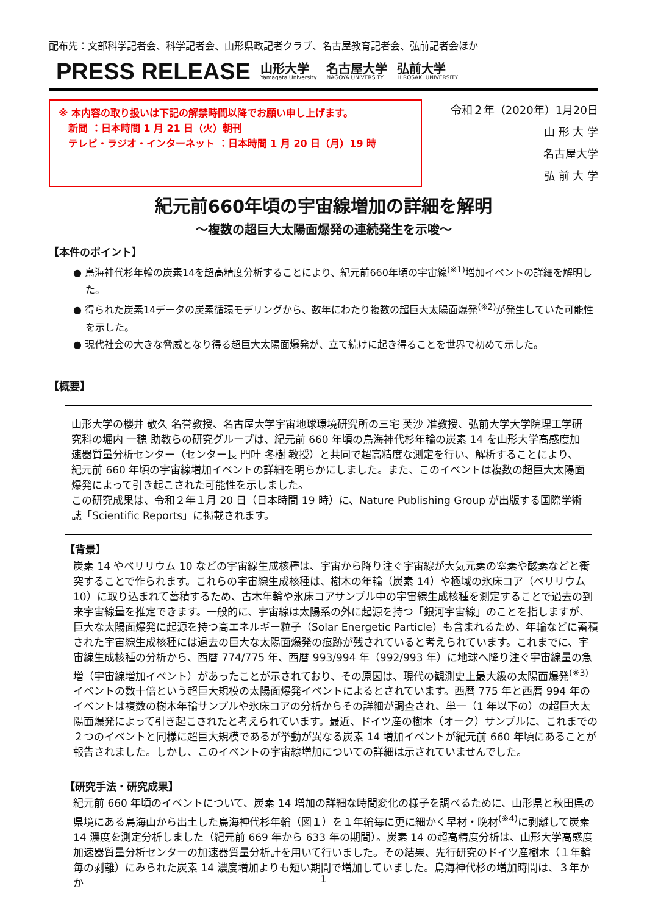配布先：文部科学記者会、科学記者会、山形県政記者クラブ、名古屋教育記者会、弘前記者会ほか
PRESS RELEASE
山形大学
Yamagata University
名古屋大学
NAGOYA UNIVERSITY
弘前大学
HIROSAKI UNIVERSITY
※ 本内容の取り扱いは下記の解禁時間以降でお願い申し上げます。
　新聞 ：日本時間 1 月 21 日（火）朝刊
　テレビ・ラジオ・インターネット ：日本時間 1 月 20 日（月）19 時
令和２年（2020年）1月20日
山 形 大 学
名古屋大学
弘 前 大 学
紀元前660年頃の宇宙線増加の詳細を解明
～複数の超巨大太陽面爆発の連続発生を示唆～
【本件のポイント】
● 鳥海神代杉年輪の炭素14を超高精度分析することにより、紀元前660年頃の宇宙線<sup>(※1)</sup>増加イベントの詳細を解明した。
● 得られた炭素14データの炭素循環モデリングから、数年にわたり複数の超巨大太陽面爆発<sup>(※2)</sup>が発生していた可能性を示した。
● 現代社会の大きな脅威となり得る超巨大太陽面爆発が、立て続けに起き得ることを世界で初めて示した。
【概要】
山形大学の櫻井 敬久 名誉教授、名古屋大学宇宙地球環境研究所の三宅 芙沙 准教授、弘前大学大学院理工学研究科の堀内 一穂 助教らの研究グループは、紀元前 660 年頃の鳥海神代杉年輪の炭素 14 を山形大学高感度加速器質量分析センター（センター長 門叶 冬樹 教授）と共同で超高精度な測定を行い、解析することにより、紀元前 660 年頃の宇宙線増加イベントの詳細を明らかにしました。また、このイベントは複数の超巨大太陽面爆発によって引き起こされた可能性を示しました。
この研究成果は、令和２年１月 20 日（日本時間 19 時）に、Nature Publishing Group が出版する国際学術誌「Scientific Reports」に掲載されます。
【背景】
炭素 14 やベリリウム 10 などの宇宙線生成核種は、宇宙から降り注ぐ宇宙線が大気元素の窒素や酸素などと衝突することで作られます。これらの宇宙線生成核種は、樹木の年輪（炭素 14）や極域の氷床コア（ベリリウム 10）に取り込まれて蓄積するため、古木年輪や氷床コアサンプル中の宇宙線生成核種を測定することで過去の到来宇宙線量を推定できます。一般的に、宇宙線は太陽系の外に起源を持つ「銀河宇宙線」のことを指しますが、巨大な太陽面爆発に起源を持つ高エネルギー粒子（Solar Energetic Particle）も含まれるため、年輪などに蓄積された宇宙線生成核種には過去の巨大な太陽面爆発の痕跡が残されていると考えられています。これまでに、宇宙線生成核種の分析から、西暦 774/775 年、西暦 993/994 年（992/993 年）に地球へ降り注ぐ宇宙線量の急増（宇宙線増加イベント）があったことが示されており、その原因は、現代の観測史上最大級の太陽面爆発<sup>(※3)</sup>イベントの数十倍という超巨大規模の太陽面爆発イベントによるとされています。西暦 775 年と西暦 994 年のイベントは複数の樹木年輪サンプルや氷床コアの分析からその詳細が調査され、単一（1 年以下の）の超巨大太陽面爆発によって引き起こされたと考えられています。最近、ドイツ産の樹木（オーク）サンプルに、これまでの２つのイベントと同様に超巨大規模であるが挙動が異なる炭素 14 増加イベントが紀元前 660 年頃にあることが報告されました。しかし、このイベントの宇宙線増加についての詳細は示されていませんでした。
【研究手法・研究成果】
紀元前 660 年頃のイベントについて、炭素 14 増加の詳細な時間変化の様子を調べるために、山形県と秋田県の県境にある鳥海山から出土した鳥海神代杉年輪（図１）を１年輪毎に更に細かく早材・晩材<sup>(※4)</sup>に剥離して炭素 14 濃度を測定分析しました（紀元前 669 年から 633 年の期間）。炭素 14 の超高精度分析は、山形大学高感度加速器質量分析センターの加速器質量分析計を用いて行いました。その結果、先行研究のドイツ産樹木（１年輪毎の剥離）にみられた炭素 14 濃度増加よりも短い期間で増加していました。鳥海神代杉の増加時間は、３年かか
1